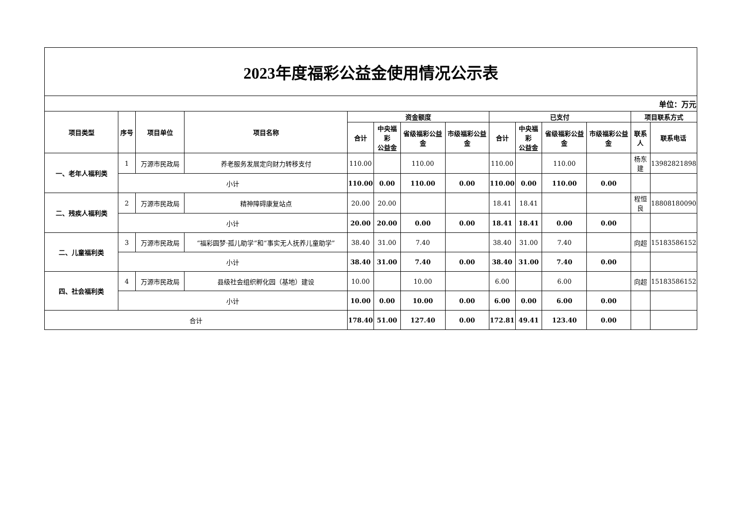| 2023年度福彩公益金使用情况公示表 | | | | | | | | | | | | | |
| 单位：万元 | | | | | | | | | | | | | |
| 项目类型 | 序号 | 项目单位 | 项目名称 | 资金额度 | | | | 已支付 | | | | 项目联系方式 | |
| | | | | 合计 | 中央福彩 公益金 | 省级福彩公益金 | 市级福彩公益金 | 合计 | 中央福彩 公益金 | 省级福彩公益金 | 市级福彩公益金 | 联系人 | 联系电话 |
| 一、老年人福利类 | 1 | 万源市民政局 | 养老服务发展定向财力转移支付 | 110.00 | | 110.00 | | 110.00 | | 110.00 | | 杨东建 | 13982821898 |
| | 小计 | | | 110.00 | 0.00 | 110.00 | 0.00 | 110.00 | 0.00 | 110.00 | 0.00 | | |
| 二、残疾人福利类 | 2 | 万源市民政局 | 精神障碍康复站点 | 20.00 | 20.00 | | | 18.41 | 18.41 | | | 程恒良 | 18808180090 |
| | 小计 | | | 20.00 | 20.00 | 0.00 | 0.00 | 18.41 | 18.41 | 0.00 | 0.00 | | |
| 二、儿童福利类 | 3 | 万源市民政局 | “福彩圆梦·孤儿助学”和“事实无人抚养儿童助学” | 38.40 | 31.00 | 7.40 | | 38.40 | 31.00 | 7.40 | | 向超 | 15183586152 |
| | 小计 | | | 38.40 | 31.00 | 7.40 | 0.00 | 38.40 | 31.00 | 7.40 | 0.00 | | |
| 四、社会福利类 | 4 | 万源市民政局 | 县级社会组织孵化园（基地）建设 | 10.00 | | 10.00 | | 6.00 | | 6.00 | | 向超 | 15183586152 |
| | 小计 | | | 10.00 | 0.00 | 10.00 | 0.00 | 6.00 | 0.00 | 6.00 | 0.00 | | |
| 合计 | | | | 178.40 | 51.00 | 127.40 | 0.00 | 172.81 | 49.41 | 123.40 | 0.00 | | |